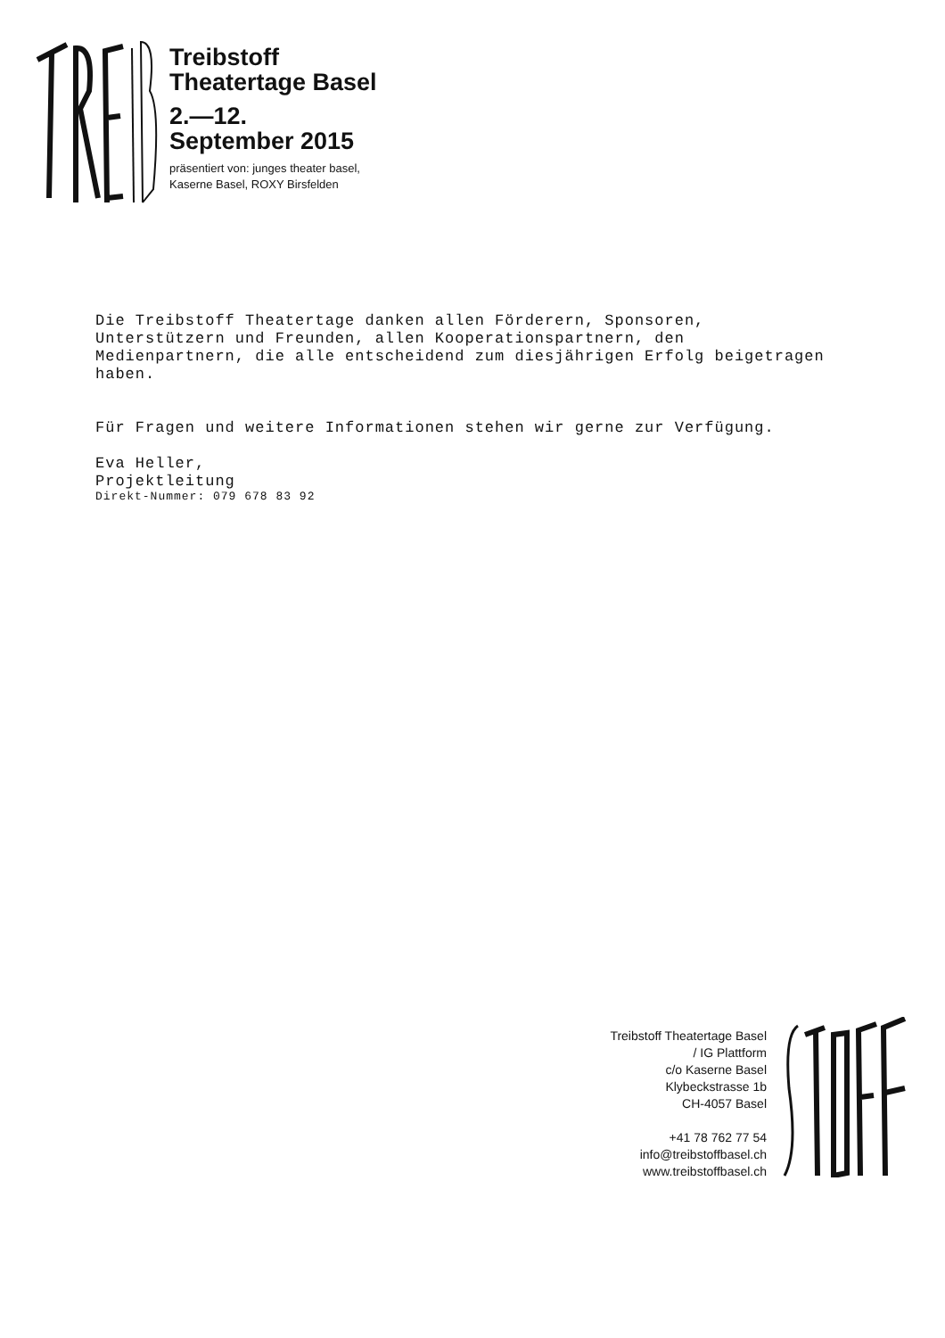Treibstoff
Theatertage Basel
2.—12.
September 2015
präsentiert von: junges theater basel,
Kaserne Basel, ROXY Birsfelden
Die Treibstoff Theatertage danken allen Förderern, Sponsoren,
Unterstützern und Freunden, allen Kooperationspartnern, den
Medienpartnern, die alle entscheidend zum diesjährigen Erfolg beigetragen
haben.
Für Fragen und weitere Informationen stehen wir gerne zur Verfügung.
Eva Heller,
Projektleitung
Direkt-Nummer: 079 678 83 92
Treibstoff Theatertage Basel
/ IG Plattform
c/o Kaserne Basel
Klybeckstrasse 1b
CH-4057 Basel
+41 78 762 77 54
info@treibstoffbasel.ch
www.treibstoffbasel.ch